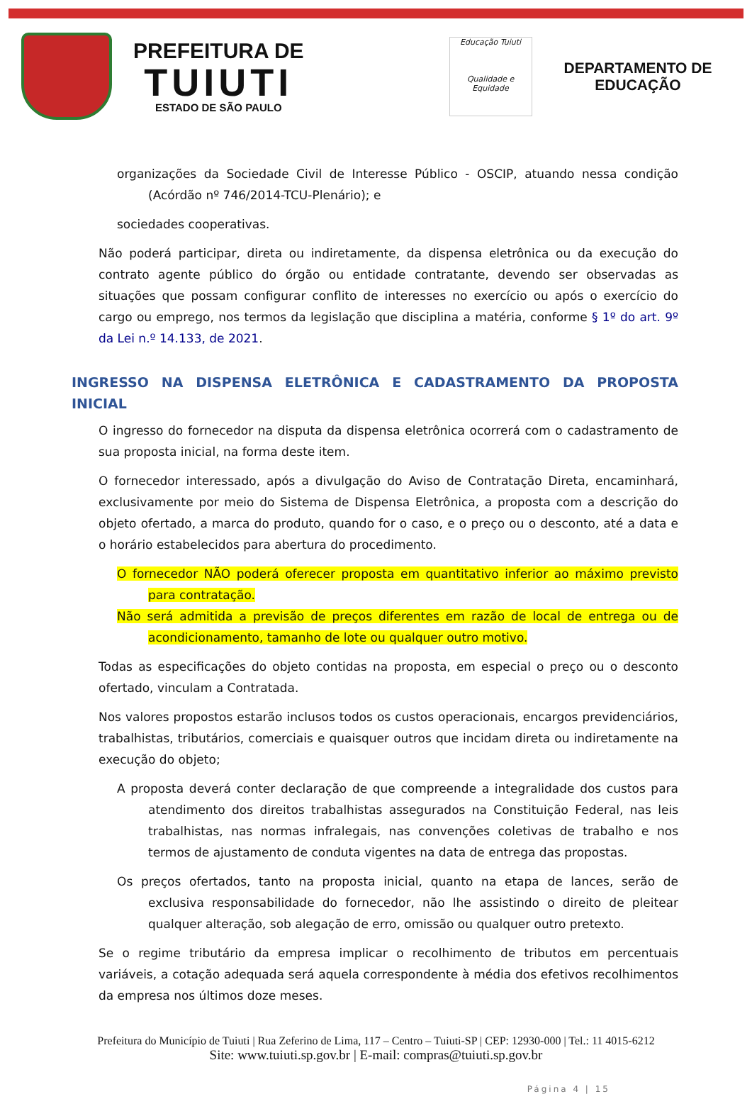PREFEITURA DE
TUIUTI
ESTADO DE SÃO PAULO
Educação Tuiuti
Qualidade e Equidade
DEPARTAMENTO DE
EDUCAÇÃO
organizações da Sociedade Civil de Interesse Público - OSCIP, atuando nessa condição (Acórdão nº 746/2014-TCU-Plenário); e
sociedades cooperativas.
Não poderá participar, direta ou indiretamente, da dispensa eletrônica ou da execução do contrato agente público do órgão ou entidade contratante, devendo ser observadas as situações que possam configurar conflito de interesses no exercício ou após o exercício do cargo ou emprego, nos termos da legislação que disciplina a matéria, conforme § 1º do art. 9º da Lei n.º 14.133, de 2021.
INGRESSO NA DISPENSA ELETRÔNICA E CADASTRAMENTO DA PROPOSTA INICIAL
O ingresso do fornecedor na disputa da dispensa eletrônica ocorrerá com o cadastramento de sua proposta inicial, na forma deste item.
O fornecedor interessado, após a divulgação do Aviso de Contratação Direta, encaminhará, exclusivamente por meio do Sistema de Dispensa Eletrônica, a proposta com a descrição do objeto ofertado, a marca do produto, quando for o caso, e o preço ou o desconto, até a data e o horário estabelecidos para abertura do procedimento.
O fornecedor NÃO poderá oferecer proposta em quantitativo inferior ao máximo previsto para contratação.
Não será admitida a previsão de preços diferentes em razão de local de entrega ou de acondicionamento, tamanho de lote ou qualquer outro motivo.
Todas as especificações do objeto contidas na proposta, em especial o preço ou o desconto ofertado, vinculam a Contratada.
Nos valores propostos estarão inclusos todos os custos operacionais, encargos previdenciários, trabalhistas, tributários, comerciais e quaisquer outros que incidam direta ou indiretamente na execução do objeto;
A proposta deverá conter declaração de que compreende a integralidade dos custos para atendimento dos direitos trabalhistas assegurados na Constituição Federal, nas leis trabalhistas, nas normas infralegais, nas convenções coletivas de trabalho e nos termos de ajustamento de conduta vigentes na data de entrega das propostas.
Os preços ofertados, tanto na proposta inicial, quanto na etapa de lances, serão de exclusiva responsabilidade do fornecedor, não lhe assistindo o direito de pleitear qualquer alteração, sob alegação de erro, omissão ou qualquer outro pretexto.
Se o regime tributário da empresa implicar o recolhimento de tributos em percentuais variáveis, a cotação adequada será aquela correspondente à média dos efetivos recolhimentos da empresa nos últimos doze meses.
Prefeitura do Município de Tuiuti | Rua Zeferino de Lima, 117 – Centro – Tuiuti-SP | CEP: 12930-000 | Tel.: 11 4015-6212
Site: www.tuiuti.sp.gov.br | E-mail: compras@tuiuti.sp.gov.br
Página 4 | 15